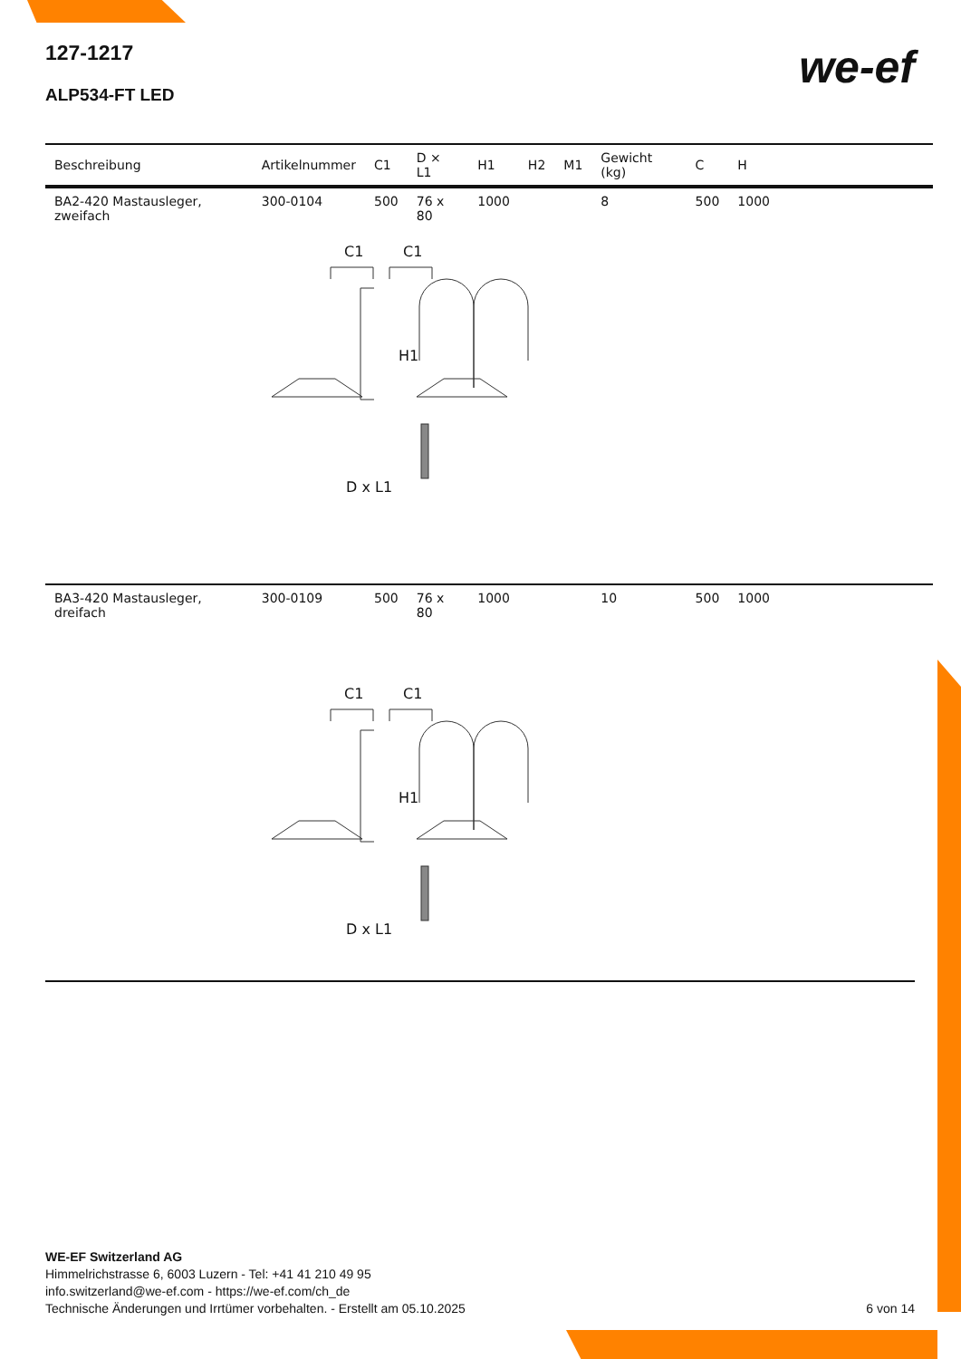127-1217
ALP534-FT LED
we-ef
| Beschreibung | Artikelnummer | C1 | D × L1 | H1 | H2 | M1 | Gewicht (kg) | C | H | |
| --- | --- | --- | --- | --- | --- | --- | --- | --- | --- | --- |
| BA2-420 Mastausleger, zweifach | 300-0104 | 500 | 76 x 80 | 1000 | | | 8 | 500 | 1000 | |
| H1 C1 C1 D x L1 | | | | | | | | | | |
| BA3-420 Mastausleger, dreifach | 300-0109 | 500 | 76 x 80 | 1000 | | | 10 | 500 | 1000 | |
| H1 C1 C1 D x L1 | | | | | | | | | | |
WE-EF Switzerland AG
Himmelrichstrasse 6, 6003 Luzern - Tel: +41 41 210 49 95
info.switzerland@we-ef.com - https://we-ef.com/ch_de
Technische Änderungen und Irrtümer vorbehalten. - Erstellt am 05.10.2025
6 von 14